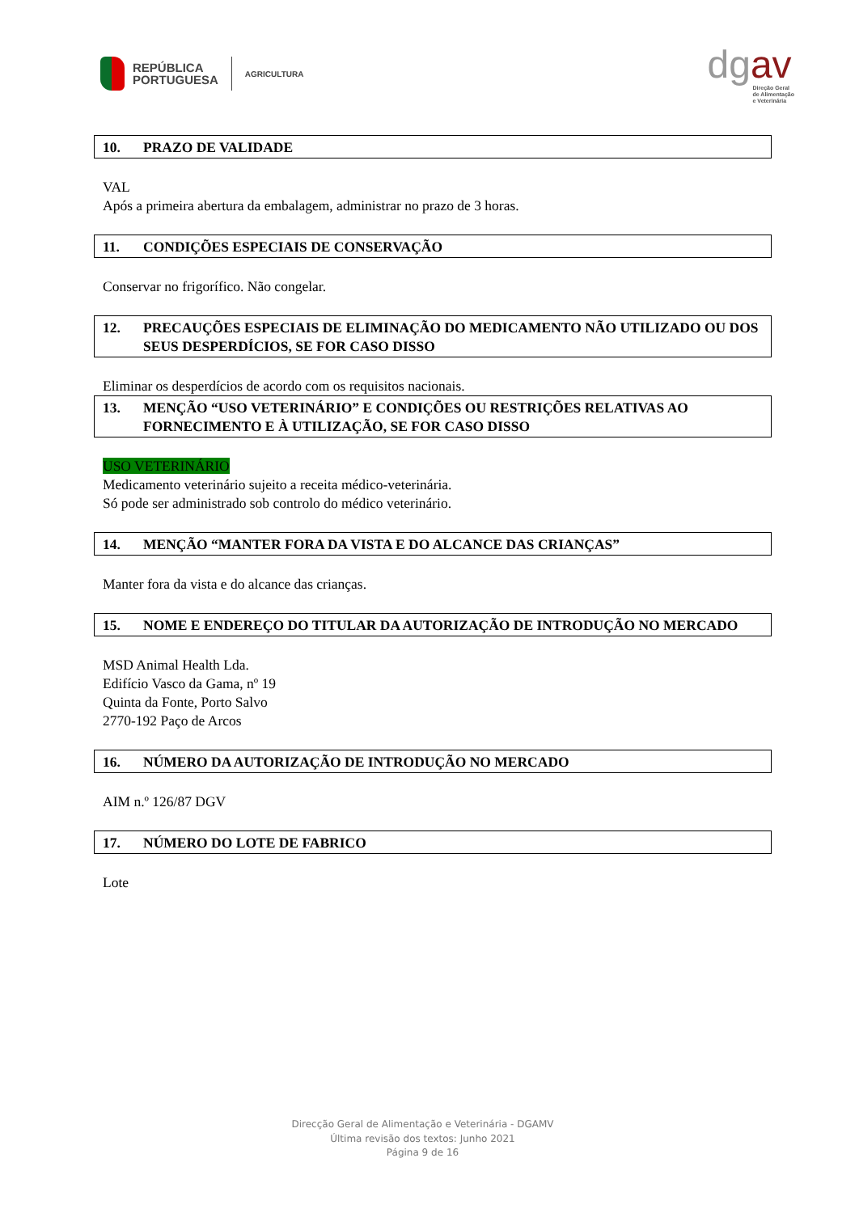REPÚBLICA
PORTUGUESA
AGRICULTURA
dgav
Direção Geral
de Alimentação
e Veterinária
10. PRAZO DE VALIDADE
VAL
Após a primeira abertura da embalagem, administrar no prazo de 3 horas.
11. CONDIÇÕES ESPECIAIS DE CONSERVAÇÃO
Conservar no frigorífico. Não congelar.
12. PRECAUÇÕES ESPECIAIS DE ELIMINAÇÃO DO MEDICAMENTO NÃO UTILIZADO OU DOS SEUS DESPERDÍCIOS, SE FOR CASO DISSO
Eliminar os desperdícios de acordo com os requisitos nacionais.
13. MENÇÃO “USO VETERINÁRIO” E CONDIÇÕES OU RESTRIÇÕES RELATIVAS AO FORNECIMENTO E À UTILIZAÇÃO, SE FOR CASO DISSO
USO VETERINÁRIO
Medicamento veterinário sujeito a receita médico-veterinária.
Só pode ser administrado sob controlo do médico veterinário.
14. MENÇÃO “MANTER FORA DA VISTA E DO ALCANCE DAS CRIANÇAS”
Manter fora da vista e do alcance das crianças.
15. NOME E ENDEREÇO DO TITULAR DA AUTORIZAÇÃO DE INTRODUÇÃO NO MERCADO
MSD Animal Health Lda.
Edifício Vasco da Gama, nº 19
Quinta da Fonte, Porto Salvo
2770-192 Paço de Arcos
16. NÚMERO DA AUTORIZAÇÃO DE INTRODUÇÃO NO MERCADO
AIM n.º 126/87 DGV
17. NÚMERO DO LOTE DE FABRICO
Lote
Direcção Geral de Alimentação e Veterinária - DGAMV
Última revisão dos textos: Junho 2021
Página 9 de 16